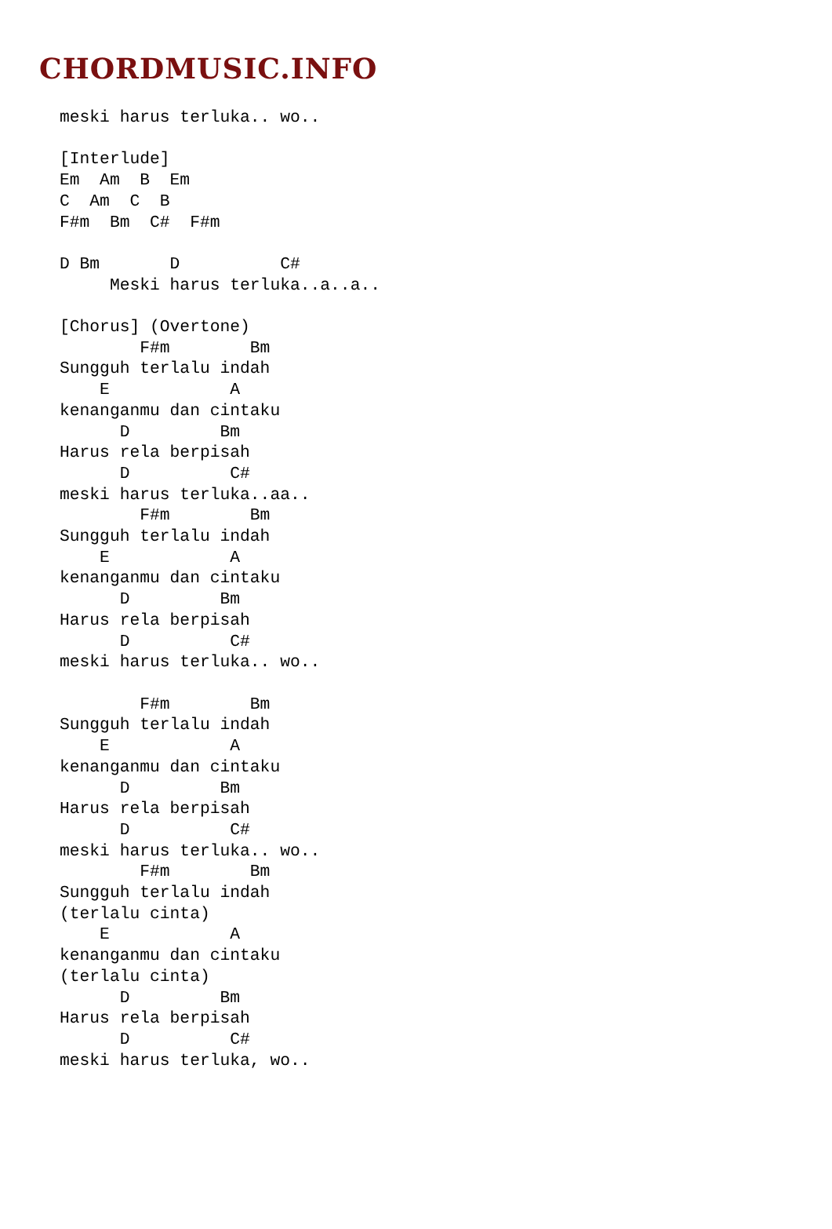CHORDMUSIC.INFO
meski harus terluka.. wo..

[Interlude]
Em  Am  B  Em
C  Am  C  B
F#m  Bm  C#  F#m

D Bm       D          C#
     Meski harus terluka..a..a..

[Chorus] (Overtone)
        F#m        Bm
Sungguh terlalu indah
    E            A
kenanganmu dan cintaku
      D         Bm
Harus rela berpisah
      D          C#
meski harus terluka..aa..
        F#m        Bm
Sungguh terlalu indah
    E            A
kenanganmu dan cintaku
      D         Bm
Harus rela berpisah
      D          C#
meski harus terluka.. wo..

        F#m        Bm
Sungguh terlalu indah
    E            A
kenanganmu dan cintaku
      D         Bm
Harus rela berpisah
      D          C#
meski harus terluka.. wo..
        F#m        Bm
Sungguh terlalu indah
(terlalu cinta)
    E            A
kenanganmu dan cintaku
(terlalu cinta)
      D         Bm
Harus rela berpisah
      D          C#
meski harus terluka, wo..